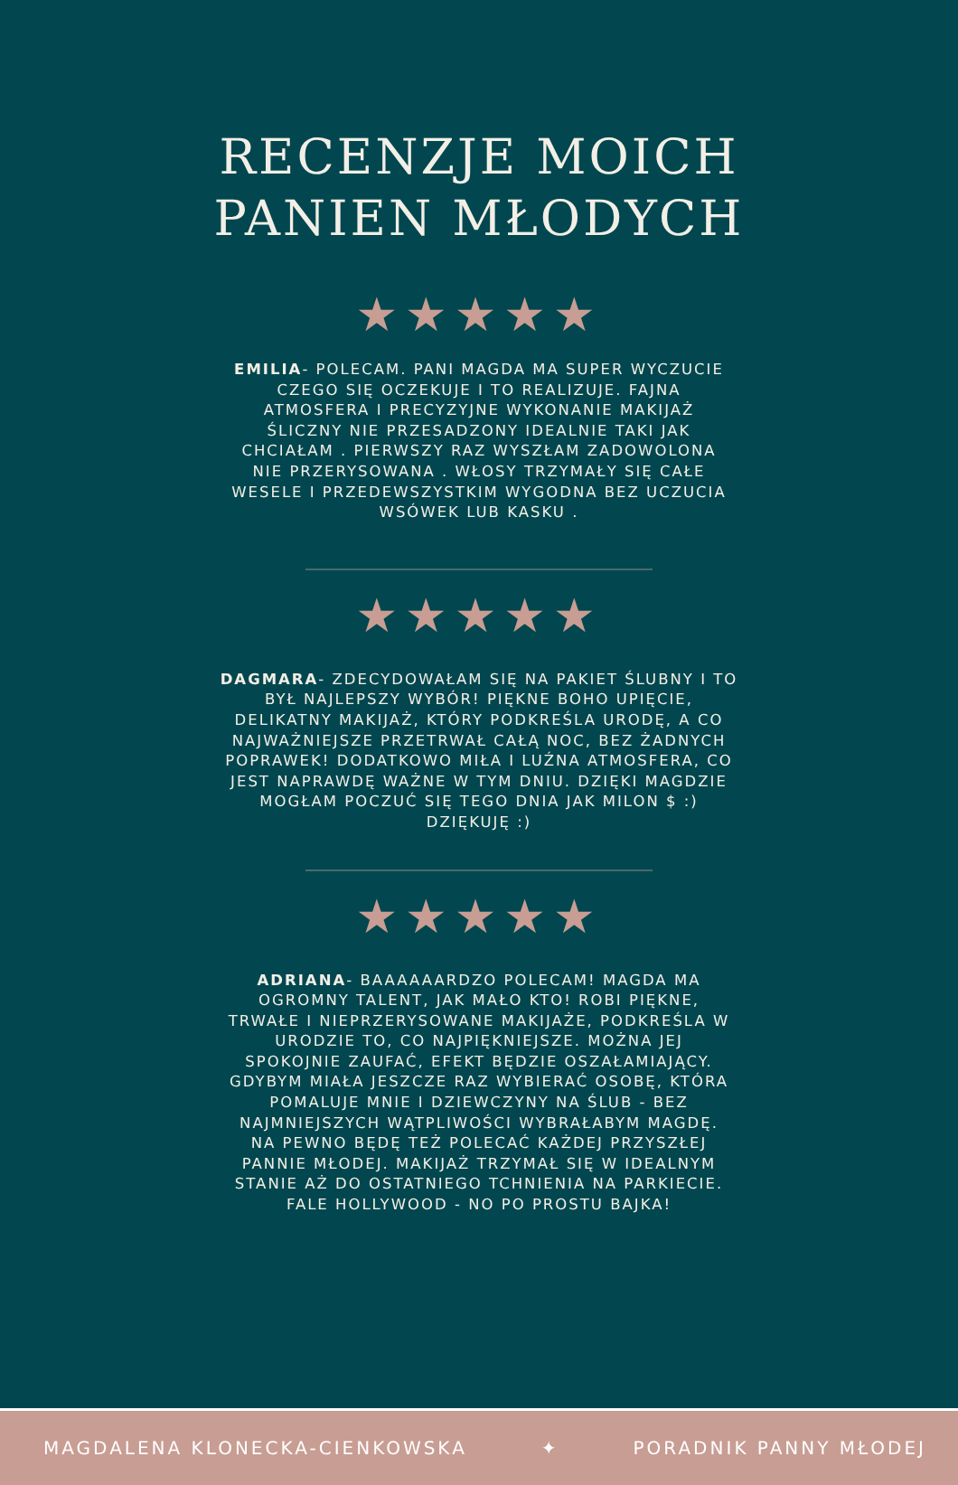RECENZJE MOICH
PANIEN MŁODYCH
★★★★★
EMILIA- POLECAM. PANI MAGDA MA SUPER WYCZUCIE CZEGO SIĘ OCZEKUJE I TO REALIZUJE. FAJNA ATMOSFERA I PRECYZYJNE WYKONANIE MAKIJAŻ ŚLICZNY NIE PRZESADZONY IDEALNIE TAKI JAK CHCIAŁAM . PIERWSZY RAZ WYSZŁAM ZADOWOLONA NIE PRZERYSOWANA . WŁOSY TRZYMAŁY SIĘ CAŁE WESELE I PRZEDEWSZYSTKIM WYGODNA BEZ UCZUCIA WSÓWEK LUB KASKU .
★★★★★
DAGMARA- ZDECYDOWAŁAM SIĘ NA PAKIET ŚLUBNY I TO BYŁ NAJLEPSZY WYBÓR! PIĘKNE BOHO UPIĘCIE, DELIKATNY MAKIJAŻ, KTÓRY PODKREŚLA URODĘ, A CO NAJWAŻNIEJSZE PRZETRWAŁ CAŁĄ NOC, BEZ ŻADNYCH POPRAWEK! DODATKOWO MIŁA I LUŹNA ATMOSFERA, CO JEST NAPRAWDĘ WAŻNE W TYM DNIU. DZIĘKI MAGDZIE MOGŁAM POCZUĆ SIĘ TEGO DNIA JAK MILON $ :) DZIĘKUJĘ :)
★★★★★
ADRIANA- BAAAAAARDZO POLECAM! MAGDA MA OGROMNY TALENT, JAK MAŁO KTO! ROBI PIĘKNE, TRWAŁE I NIEPRZERYSOWANE MAKIJAŻE, PODKREŚLA W URODZIE TO, CO NAJPIĘKNIEJSZE. MOŻNA JEJ SPOKOJNIE ZAUFAĆ, EFEKT BĘDZIE OSZAŁAMIAJĄCY. GDYBYM MIAŁA JESZCZE RAZ WYBIERAĆ OSOBĘ, KTÓRA POMALUJE MNIE I DZIEWCZYNY NA ŚLUB - BEZ NAJMNIEJSZYCH WĄTPLIWOŚCI WYBRAŁABYM MAGDĘ. NA PEWNO BĘDĘ TEŻ POLECAĆ KAŻDEJ PRZYSZŁEJ PANNIE MŁODEJ. MAKIJAŻ TRZYMAŁ SIĘ W IDEALNYM STANIE AŻ DO OSTATNIEGO TCHNIENIA NA PARKIECIE. FALE HOLLYWOOD - NO PO PROSTU BAJKA!
MAGDALENA KLONECKA-CIENKOWSKA ✦ PORADNIK PANNY MŁODEJ